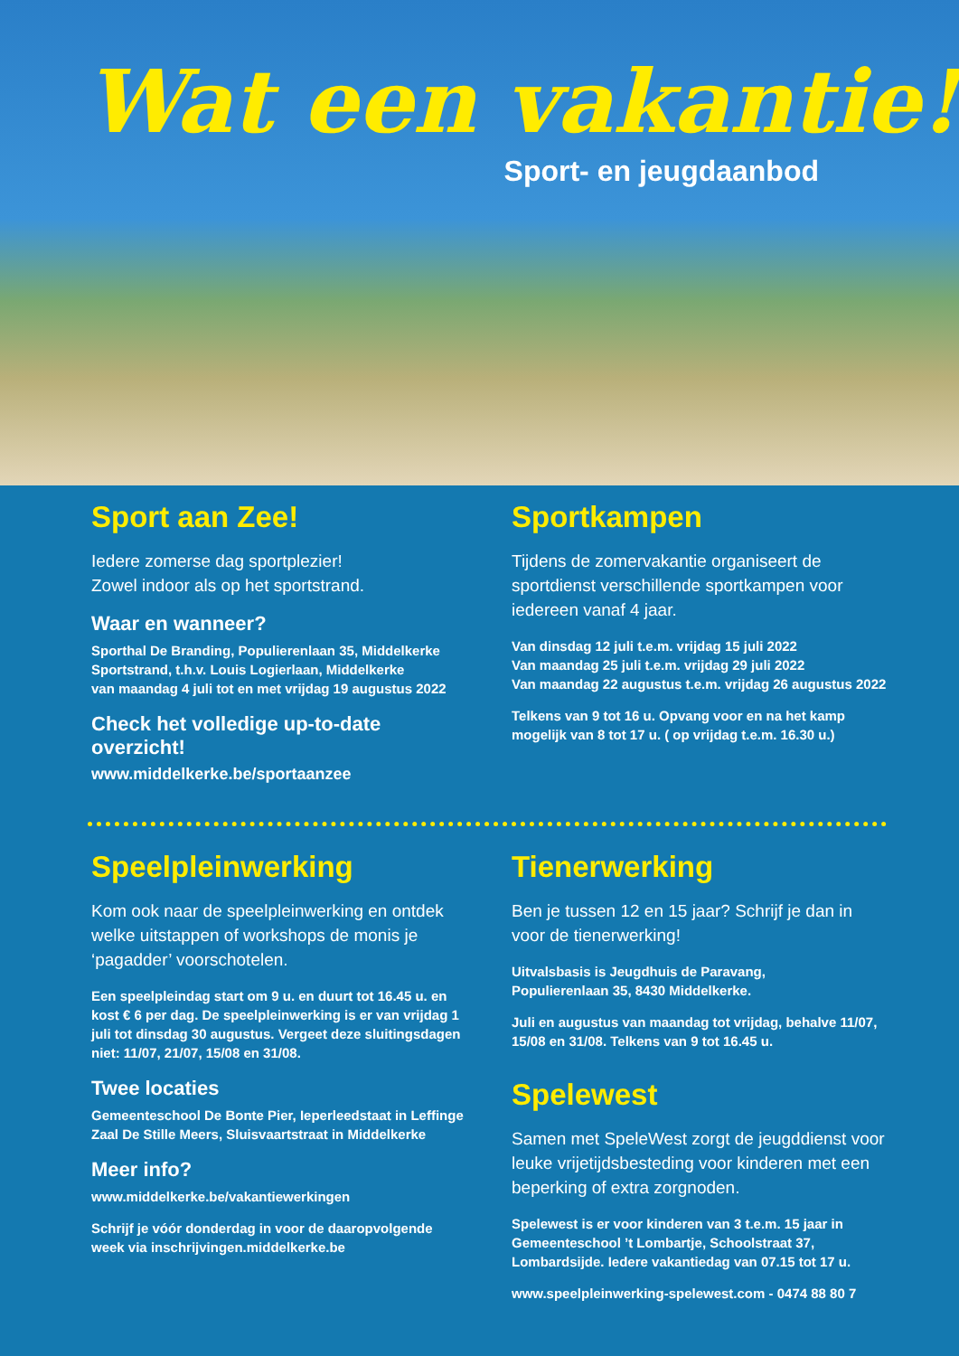Wat een vakantie!
Sport- en jeugdaanbod
Sport aan Zee!
Iedere zomerse dag sportplezier!
Zowel indoor als op het sportstrand.
Waar en wanneer?
Sporthal De Branding, Populierenlaan 35, Middelkerke
Sportstrand, t.h.v. Louis Logierlaan, Middelkerke
van maandag 4 juli tot en met vrijdag 19 augustus 2022
Check het volledige up-to-date overzicht!
www.middelkerke.be/sportaanzee
Sportkampen
Tijdens de zomervakantie organiseert de sportdienst verschillende sportkampen voor iedereen vanaf 4 jaar.
Van dinsdag 12 juli t.e.m. vrijdag 15 juli 2022
Van maandag 25 juli t.e.m. vrijdag 29 juli 2022
Van maandag 22 augustus t.e.m. vrijdag 26 augustus 2022
Telkens van 9 tot 16 u. Opvang voor en na het kamp mogelijk van 8 tot 17 u. ( op vrijdag t.e.m. 16.30 u.)
Speelpleinwerking
Kom ook naar de speelpleinwerking en ontdek welke uitstappen of workshops de monis je ‘pagadder’ voorschotelen.
Een speelpleindag start om 9 u. en duurt tot 16.45 u. en kost € 6 per dag. De speelpleinwerking is er van vrijdag 1 juli tot dinsdag 30 augustus. Vergeet deze sluitingsdagen niet: 11/07, 21/07, 15/08 en 31/08.
Twee locaties
Gemeenteschool De Bonte Pier, Ieperleedstaat in Leffinge
Zaal De Stille Meers, Sluisvaartstraat in Middelkerke
Meer info?
www.middelkerke.be/vakantiewerkingen
Schrijf je vóór donderdag in voor de daaropvolgende week via inschrijvingen.middelkerke.be
Tienerwerking
Ben je tussen 12 en 15 jaar? Schrijf je dan in voor de tienerwerking!
Uitvalsbasis is Jeugdhuis de Paravang,
Populierenlaan 35, 8430 Middelkerke.
Juli en augustus van maandag tot vrijdag, behalve 11/07, 15/08 en 31/08. Telkens van 9 tot 16.45 u.
Spelewest
Samen met SpeleWest zorgt de jeugddienst voor leuke vrijetijdsbesteding voor kinderen met een beperking of extra zorgnoden.
Spelewest is er voor kinderen van 3 t.e.m. 15 jaar in Gemeenteschool ’t Lombartje, Schoolstraat 37, Lombardsijde. Iedere vakantiedag van 07.15 tot 17 u.
www.speelpleinwerking-spelewest.com - 0474 88 80 7